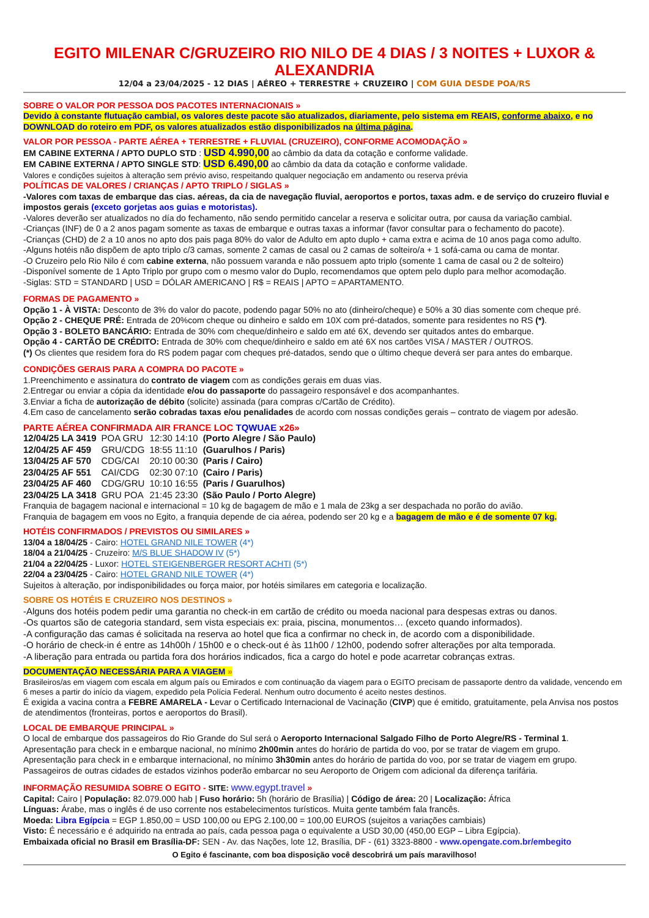EGITO MILENAR C/GRUZEIRO RIO NILO DE 4 DIAS / 3 NOITES + LUXOR & ALEXANDRIA
12/04 a 23/04/2025 - 12 DIAS | AÉREO + TERRESTRE + CRUZEIRO | COM GUIA DESDE POA/RS
SOBRE O VALOR POR PESSOA DOS PACOTES INTERNACIONAIS »
Devido à constante flutuação cambial, os valores deste pacote são atualizados, diariamente, pelo sistema em REAIS, conforme abaixo, e no DOWNLOAD do roteiro em PDF, os valores atualizados estão disponibilizados na última página.
VALOR POR PESSOA - PARTE AÉREA + TERRESTRE + FLUVIAL (CRUZEIRO), CONFORME ACOMODAÇÃO »
EM CABINE EXTERNA / APTO DUPLO STD : USD 4.990,00 ao câmbio da data da cotação e conforme validade.
EM CABINE EXTERNA / APTO SINGLE STD: USD 6.490,00 ao câmbio da data da cotação e conforme validade.
Valores e condições sujeitos à alteração sem prévio aviso, respeitando qualquer negociação em andamento ou reserva prévia
POLÍTICAS DE VALORES / CRIANÇAS / APTO TRIPLO / SIGLAS »
-Valores com taxas de embarque das cias. aéreas, da cia de navegação fluvial, aeroportos e portos, taxas adm. e de serviço do cruzeiro fluvial e impostos gerais (exceto gorjetas aos guias e motoristas).
-Valores deverão ser atualizados no día do fechamento, não sendo permitido cancelar a reserva e solicitar outra, por causa da variação cambial.
-Crianças (INF) de 0 a 2 anos pagam somente as taxas de embarque e outras taxas a informar (favor consultar para o fechamento do pacote).
-Crianças (CHD) de 2 a 10 anos no apto dos pais paga 80% do valor de Adulto em apto duplo + cama extra e acima de 10 anos paga como adulto.
-Alguns hotéis não dispõem de apto triplo c/3 camas, somente 2 camas de casal ou 2 camas de solteiro/a + 1 sofá-cama ou cama de montar.
-O Cruzeiro pelo Rio Nilo é com cabine externa, não possuem varanda e não possuem apto triplo (somente 1 cama de casal ou 2 de solteiro)
-Disponível somente de 1 Apto Triplo por grupo com o mesmo valor do Duplo, recomendamos que optem pelo duplo para melhor acomodação.
-Siglas: STD = STANDARD | USD = DÓLAR AMERICANO | R$ = REAIS | APTO = APARTAMENTO.
FORMAS DE PAGAMENTO »
Opção 1 - À VISTA: Desconto de 3% do valor do pacote, podendo pagar 50% no ato (dinheiro/cheque) e 50% a 30 dias somente com cheque pré.
Opção 2 - CHEQUE PRÉ: Entrada de 20%com cheque ou dinheiro e saldo em 10X com pré-datados, somente para residentes no RS (*).
Opção 3 - BOLETO BANCÁRIO: Entrada de 30% com cheque/dinheiro e saldo em até 6X, devendo ser quitados antes do embarque.
Opção 4 - CARTÃO DE CRÉDITO: Entrada de 30% com cheque/dinheiro e saldo em até 6X nos cartões VISA / MASTER / OUTROS.
(*) Os clientes que residem fora do RS podem pagar com cheques pré-datados, sendo que o último cheque deverá ser para antes do embarque.
CONDIÇÕES GERAIS PARA A COMPRA DO PACOTE »
1.Preenchimento e assinatura do contrato de viagem com as condições gerais em duas vias.
2.Entregar ou enviar a cópia da identidade e/ou do passaporte do passageiro responsável e dos acompanhantes.
3.Enviar a ficha de autorização de débito (solicite) assinada (para compras c/Cartão de Crédito).
4.Em caso de cancelamento serão cobradas taxas e/ou penalidades de acordo com nossas condições gerais – contrato de viagem por adesão.
PARTE AÉREA CONFIRMADA AIR FRANCE LOC TQWUAE x26»
| 12/04/25 LA 3419 | POA GRU | 12:30 14:10 | (Porto Alegre / São Paulo) |
| 12/04/25 AF 459 | GRU/CDG | 18:55 11:10 | (Guarulhos / Paris) |
| 13/04/25 AF 570 | CDG/CAI | 20:10 00:30 | (Paris / Cairo) |
| 23/04/25 AF 551 | CAI/CDG | 02:30 07:10 | (Cairo / Paris) |
| 23/04/25 AF 460 | CDG/GRU | 10:10 16:55 | (Paris / Guarulhos) |
| 23/04/25 LA 3418 | GRU POA | 21:45 23:30 | (São Paulo / Porto Alegre) |
Franquia de bagagem nacional e internacional = 10 kg de bagagem de mão e 1 mala de 23kg a ser despachada no porão do avião.
Franquia de bagagem em voos no Egito, a franquia depende de cia aérea, podendo ser 20 kg e a bagagem de mão e é de somente 07 kg.
HOTÉIS CONFIRMADOS / PREVISTOS OU SIMILARES »
13/04 a 18/04/25 - Cairo: HOTEL GRAND NILE TOWER (4*)
18/04 a 21/04/25 - Cruzeiro: M/S BLUE SHADOW IV (5*)
21/04 a 22/04/25 - Luxor: HOTEL STEIGENBERGER RESORT ACHTI (5*)
22/04 a 23/04/25 - Cairo: HOTEL GRAND NILE TOWER (4*)
Sujeitos à alteração, por indisponibilidades ou força maior, por hotéis similares em categoria e localização.
SOBRE OS HOTÉIS E CRUZEIRO NOS DESTINOS »
-Alguns dos hotéis podem pedir uma garantia no check-in em cartão de crédito ou moeda nacional para despesas extras ou danos.
-Os quartos são de categoria standard, sem vista especiais ex: praia, piscina, monumentos… (exceto quando informados).
-A configuração das camas é solicitada na reserva ao hotel que fica a confirmar no check in, de acordo com a disponibilidade.
-O horário de check-in é entre as 14h00h / 15h00 e o check-out é às 11h00 / 12h00, podendo sofrer alterações por alta temporada.
-A liberação para entrada ou partida fora dos horários indicados, fica a cargo do hotel e pode acarretar cobranças extras.
DOCUMENTAÇÃO NECESSÁRIA PARA A VIAGEM »
Brasileiros/as em viagem com escala em algum país ou Emirados e com continuação da viagem para o EGITO precisam de passaporte dentro da validade, vencendo em 6 meses a partir do início da viagem, expedido pela Polícia Federal. Nenhum outro documento é aceito nestes destinos.
É exigida a vacina contra a FEBRE AMARELA - Levar o Certificado Internacional de Vacinação (CIVP) que é emitido, gratuitamente, pela Anvisa nos postos de atendimentos (fronteiras, portos e aeroportos do Brasil).
LOCAL DE EMBARQUE PRINCIPAL »
O local de embarque dos passageiros do Rio Grande do Sul será o Aeroporto Internacional Salgado Filho de Porto Alegre/RS - Terminal 1.
Apresentação para check in e embarque nacional, no mínimo 2h00min antes do horário de partida do voo, por se tratar de viagem em grupo.
Apresentação para check in e embarque internacional, no mínimo 3h30min antes do horário de partida do voo, por se tratar de viagem em grupo.
Passageiros de outras cidades de estados vizinhos poderão embarcar no seu Aeroporto de Origem com adicional da diferença tarifária.
INFORMAÇÃO RESUMIDA SOBRE O EGITO - SITE: www.egypt.travel »
Capital: Cairo | População: 82.079.000 hab | Fuso horário: 5h (horário de Brasília) | Código de área: 20 | Localização: África
Línguas: Árabe, mas o inglês é de uso corrente nos estabelecimentos turísticos. Muita gente também fala francês.
Moeda: Libra Egípcia = EGP 1.850,00 = USD 100,00 ou EPG 2.100,00 = 100,00 EUROS (sujeitos a variações cambiais)
Visto: É necessário e é adquirido na entrada ao país, cada pessoa paga o equivalente a USD 30,00 (450,00 EGP – Libra Egípcia).
Embaixada oficial no Brasil em Brasília-DF: SEN - Av. das Nações, lote 12, Brasília, DF - (61) 3323-8800 - www.opengate.com.br/embegito
O Egito é fascinante, com boa disposição você descobrirá um país maravilhoso!